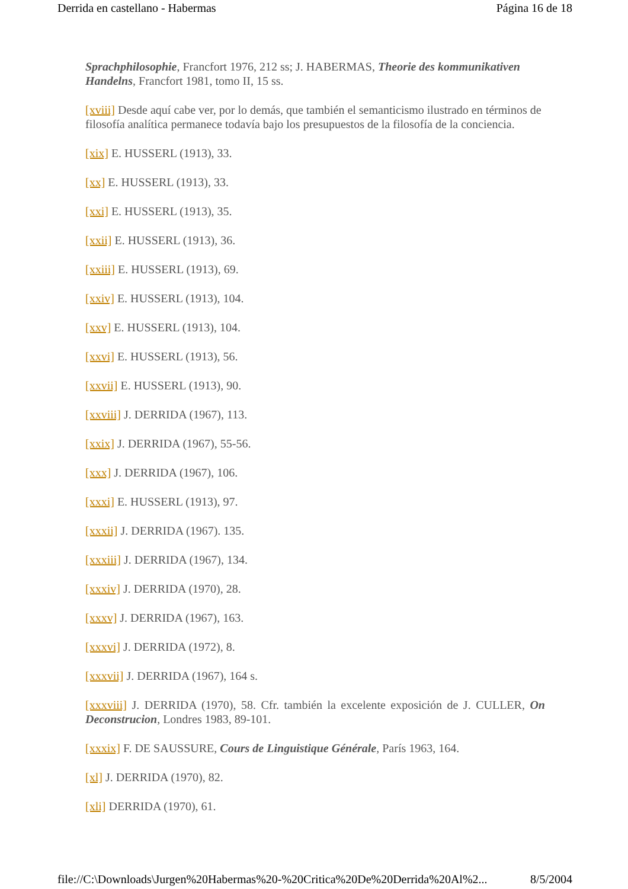Derrida en castellano - Habermas Página 16 de 18
Sprachphilosophie, Francfort 1976, 212 ss; J. HABERMAS, Theorie des kommunikativen Handelns, Francfort 1981, tomo II, 15 ss.
[xviii] Desde aquí cabe ver, por lo demás, que también el semanticismo ilustrado en términos de filosofía analítica permanece todavía bajo los presupuestos de la filosofía de la conciencia.
[xix] E. HUSSERL (1913), 33.
[xx] E. HUSSERL (1913), 33.
[xxi] E. HUSSERL (1913), 35.
[xxii] E. HUSSERL (1913), 36.
[xxiii] E. HUSSERL (1913), 69.
[xxiv] E. HUSSERL (1913), 104.
[xxv] E. HUSSERL (1913), 104.
[xxvi] E. HUSSERL (1913), 56.
[xxvii] E. HUSSERL (1913), 90.
[xxviii] J. DERRIDA (1967), 113.
[xxix] J. DERRIDA (1967), 55-56.
[xxx] J. DERRIDA (1967), 106.
[xxxi] E. HUSSERL (1913), 97.
[xxxii] J. DERRIDA (1967). 135.
[xxxiii] J. DERRIDA (1967), 134.
[xxxiv] J. DERRIDA (1970), 28.
[xxxv] J. DERRIDA (1967), 163.
[xxxvi] J. DERRIDA (1972), 8.
[xxxvii] J. DERRIDA (1967), 164 s.
[xxxviii] J. DERRIDA (1970), 58. Cfr. también la excelente exposición de J. CULLER, On Deconstrucion, Londres 1983, 89-101.
[xxxix] F. DE SAUSSURE, Cours de Linguistique Générale, París 1963, 164.
[xl] J. DERRIDA (1970), 82.
[xli] DERRIDA (1970), 61.
file://C:\Downloads\Jurgen%20Habermas%20-%20Critica%20De%20Derrida%20Al%2... 8/5/2004